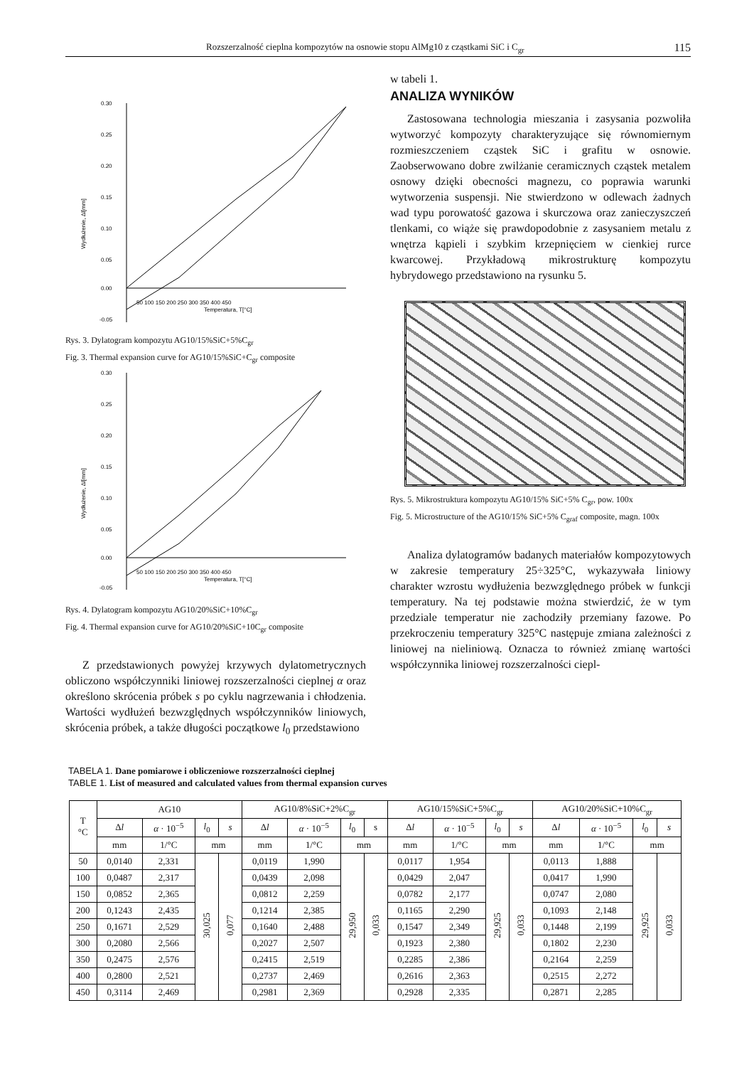Rozszerzalność cieplna kompozytów na osnowie stopu AlMg10 z cząstkami SiC i C<sub>gr</sub> 115
0.30
0.25
0.20
0.15
0.10
0.05
0.00
-0.05
50 100 150 200 250 300 350 400 450
Temperatura, T[°C]
Wydłużenie, Δl[mm]
Rys. 3. Dylatogram kompozytu AG10/15%SiC+5%C<sub>gr</sub>
Fig. 3. Thermal expansion curve for AG10/15%SiC+C<sub>gr</sub> composite
0.30
0.25
0.20
0.15
0.10
0.05
0.00
-0.05
50 100 150 200 250 300 350 400 450
Temperatura, T[°C]
Wydłużenie, Δl[mm]
Rys. 4. Dylatogram kompozytu AG10/20%SiC+10%C<sub>gr</sub>
Fig. 4. Thermal expansion curve for AG10/20%SiC+10C<sub>gr</sub> composite
Z przedstawionych powyżej krzywych dylatometrycznych obliczono współczynniki liniowej rozszerzalności cieplnej α oraz określono skrócenia próbek s po cyklu nagrzewania i chłodzenia. Wartości wydłużeń bezwzględnych współczynników liniowych, skrócenia próbek, a także długości początkowe l<sub>0</sub> przedstawiono
w tabeli 1.
ANALIZA WYNIKÓW
Zastosowana technologia mieszania i zasysania pozwoliła wytworzyć kompozyty charakteryzujące się równomiernym rozmieszczeniem cząstek SiC i grafitu w osnowie. Zaobserwowano dobre zwilżanie ceramicznych cząstek metalem osnowy dzięki obecności magnezu, co poprawia warunki wytworzenia suspensji. Nie stwierdzono w odlewach żadnych wad typu porowatość gazowa i skurczowa oraz zanieczyszczeń tlenkami, co wiąże się prawdopodobnie z zasysaniem metalu z wnętrza kąpieli i szybkim krzepnięciem w cienkiej rurce kwarcowej. Przykładową mikrostrukturę kompozytu hybrydowego przedstawiono na rysunku 5.
Rys. 5. Mikrostruktura kompozytu AG10/15% SiC+5% C<sub>gr</sub>, pow. 100x
Fig. 5. Microstructure of the AG10/15% SiC+5% C<sub>graf</sub> composite, magn. 100x
Analiza dylatogramów badanych materiałów kompozytowych w zakresie temperatury 25÷325°C, wykazywała liniowy charakter wzrostu wydłużenia bezwzględnego próbek w funkcji temperatury. Na tej podstawie można stwierdzić, że w tym przedziale temperatur nie zachodziły przemiany fazowe. Po przekroczeniu temperatury 325°C następuje zmiana zależności z liniowej na nieliniową. Oznacza to również zmianę wartości współczynnika liniowej rozszerzalności ciepl-
TABELA 1. Dane pomiarowe i obliczeniowe rozszerzalności cieplnej
TABLE 1. List of measured and calculated values from thermal expansion curves
| T °C | AG10 | | | | AG10/8%SiC+2%C<sub>gr</sub> | | | | AG10/15%SiC+5%C<sub>gr</sub> | | | | AG10/20%SiC+10%C<sub>gr</sub> | | | |
| --- | --- | --- | --- | --- | --- | --- | --- | --- | --- | --- | --- | --- | --- | --- | --- | --- |
| | Δ l | α · 10<sup>−5</sup> | l<sub>0</sub> | s | Δ l | α · 10<sup>−5</sup> | l<sub>0</sub> | s | Δ l | α · 10<sup>−5</sup> | l<sub>0</sub> | s | Δ l | α · 10<sup>−5</sup> | l<sub>0</sub> | s |
| | mm | 1/°C | mm | | mm | 1/°C | mm | | mm | 1/°C | mm | | mm | 1/°C | mm | |
| 50 | 0,0140 | 2,331 | 30,025 | 0,077 | 0,0119 | 1,990 | 29,950 | 0,033 | 0,0117 | 1,954 | 29,925 | 0,033 | 0,0113 | 1,888 | 29,925 | 0,033 |
| 100 | 0,0487 | 2,317 | | | 0,0439 | 2,098 | | | 0,0429 | 2,047 | | | 0,0417 | 1,990 | | |
| 150 | 0,0852 | 2,365 | | | 0,0812 | 2,259 | | | 0,0782 | 2,177 | | | 0,0747 | 2,080 | | |
| 200 | 0,1243 | 2,435 | | | 0,1214 | 2,385 | | | 0,1165 | 2,290 | | | 0,1093 | 2,148 | | |
| 250 | 0,1671 | 2,529 | | | 0,1640 | 2,488 | | | 0,1547 | 2,349 | | | 0,1448 | 2,199 | | |
| 300 | 0,2080 | 2,566 | | | 0,2027 | 2,507 | | | 0,1923 | 2,380 | | | 0,1802 | 2,230 | | |
| 350 | 0,2475 | 2,576 | | | 0,2415 | 2,519 | | | 0,2285 | 2,386 | | | 0,2164 | 2,259 | | |
| 400 | 0,2800 | 2,521 | | | 0,2737 | 2,469 | | | 0,2616 | 2,363 | | | 0,2515 | 2,272 | | |
| 450 | 0,3114 | 2,469 | | | 0,2981 | 2,369 | | | 0,2928 | 2,335 | | | 0,2871 | 2,285 | | |